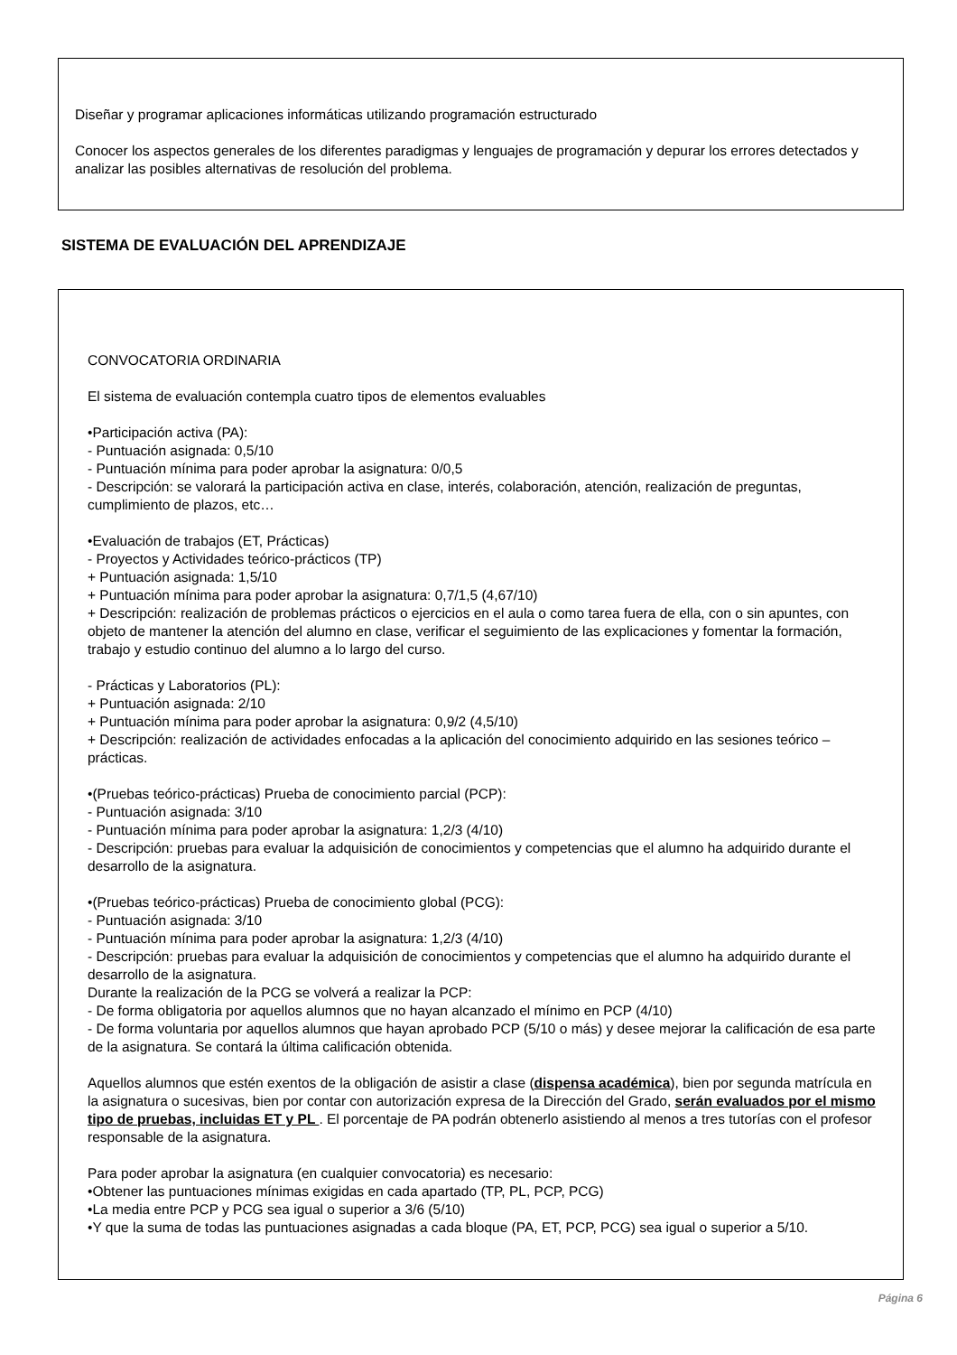Diseñar y programar aplicaciones informáticas utilizando programación estructurado
Conocer los aspectos generales de los diferentes paradigmas y lenguajes de programación y depurar los errores detectados y analizar las posibles alternativas de resolución del problema.
SISTEMA DE EVALUACIÓN DEL APRENDIZAJE
CONVOCATORIA ORDINARIA
El sistema de evaluación contempla cuatro tipos de elementos evaluables
•Participación activa (PA):
- Puntuación asignada: 0,5/10
- Puntuación mínima para poder aprobar la asignatura: 0/0,5
- Descripción: se valorará la participación activa en clase, interés, colaboración, atención, realización de preguntas, cumplimiento de plazos, etc…
•Evaluación de trabajos (ET, Prácticas)
- Proyectos y Actividades teórico-prácticos (TP)
+ Puntuación asignada: 1,5/10
+ Puntuación mínima para poder aprobar la asignatura: 0,7/1,5 (4,67/10)
+ Descripción: realización de problemas prácticos o ejercicios en el aula o como tarea fuera de ella, con o sin apuntes, con objeto de mantener la atención del alumno en clase, verificar el seguimiento de las explicaciones y fomentar la formación, trabajo y estudio continuo del alumno a lo largo del curso.
- Prácticas y Laboratorios (PL):
+ Puntuación asignada: 2/10
+ Puntuación mínima para poder aprobar la asignatura: 0,9/2 (4,5/10)
+ Descripción: realización de actividades enfocadas a la aplicación del conocimiento adquirido en las sesiones teórico – prácticas.
•(Pruebas teórico-prácticas) Prueba de conocimiento parcial (PCP):
- Puntuación asignada: 3/10
- Puntuación mínima para poder aprobar la asignatura: 1,2/3 (4/10)
- Descripción: pruebas para evaluar la adquisición de conocimientos y competencias que el alumno ha adquirido durante el desarrollo de la asignatura.
•(Pruebas teórico-prácticas) Prueba de conocimiento global (PCG):
- Puntuación asignada: 3/10
- Puntuación mínima para poder aprobar la asignatura: 1,2/3 (4/10)
- Descripción: pruebas para evaluar la adquisición de conocimientos y competencias que el alumno ha adquirido durante el desarrollo de la asignatura.
Durante la realización de la PCG se volverá a realizar la PCP:
- De forma obligatoria por aquellos alumnos que no hayan alcanzado el mínimo en PCP (4/10)
- De forma voluntaria por aquellos alumnos que hayan aprobado PCP (5/10 o más) y desee mejorar la calificación de esa parte de la asignatura. Se contará la última calificación obtenida.
Aquellos alumnos que estén exentos de la obligación de asistir a clase (dispensa académica), bien por segunda matrícula en la asignatura o sucesivas, bien por contar con autorización expresa de la Dirección del Grado, serán evaluados por el mismo tipo de pruebas, incluidas ET y PL . El porcentaje de PA podrán obtenerlo asistiendo al menos a tres tutorías con el profesor responsable de la asignatura.
Para poder aprobar la asignatura (en cualquier convocatoria) es necesario:
•Obtener las puntuaciones mínimas exigidas en cada apartado (TP, PL, PCP, PCG)
•La media entre PCP y PCG sea igual o superior a 3/6 (5/10)
•Y que la suma de todas las puntuaciones asignadas a cada bloque (PA, ET, PCP, PCG) sea igual o superior a 5/10.
Página 6